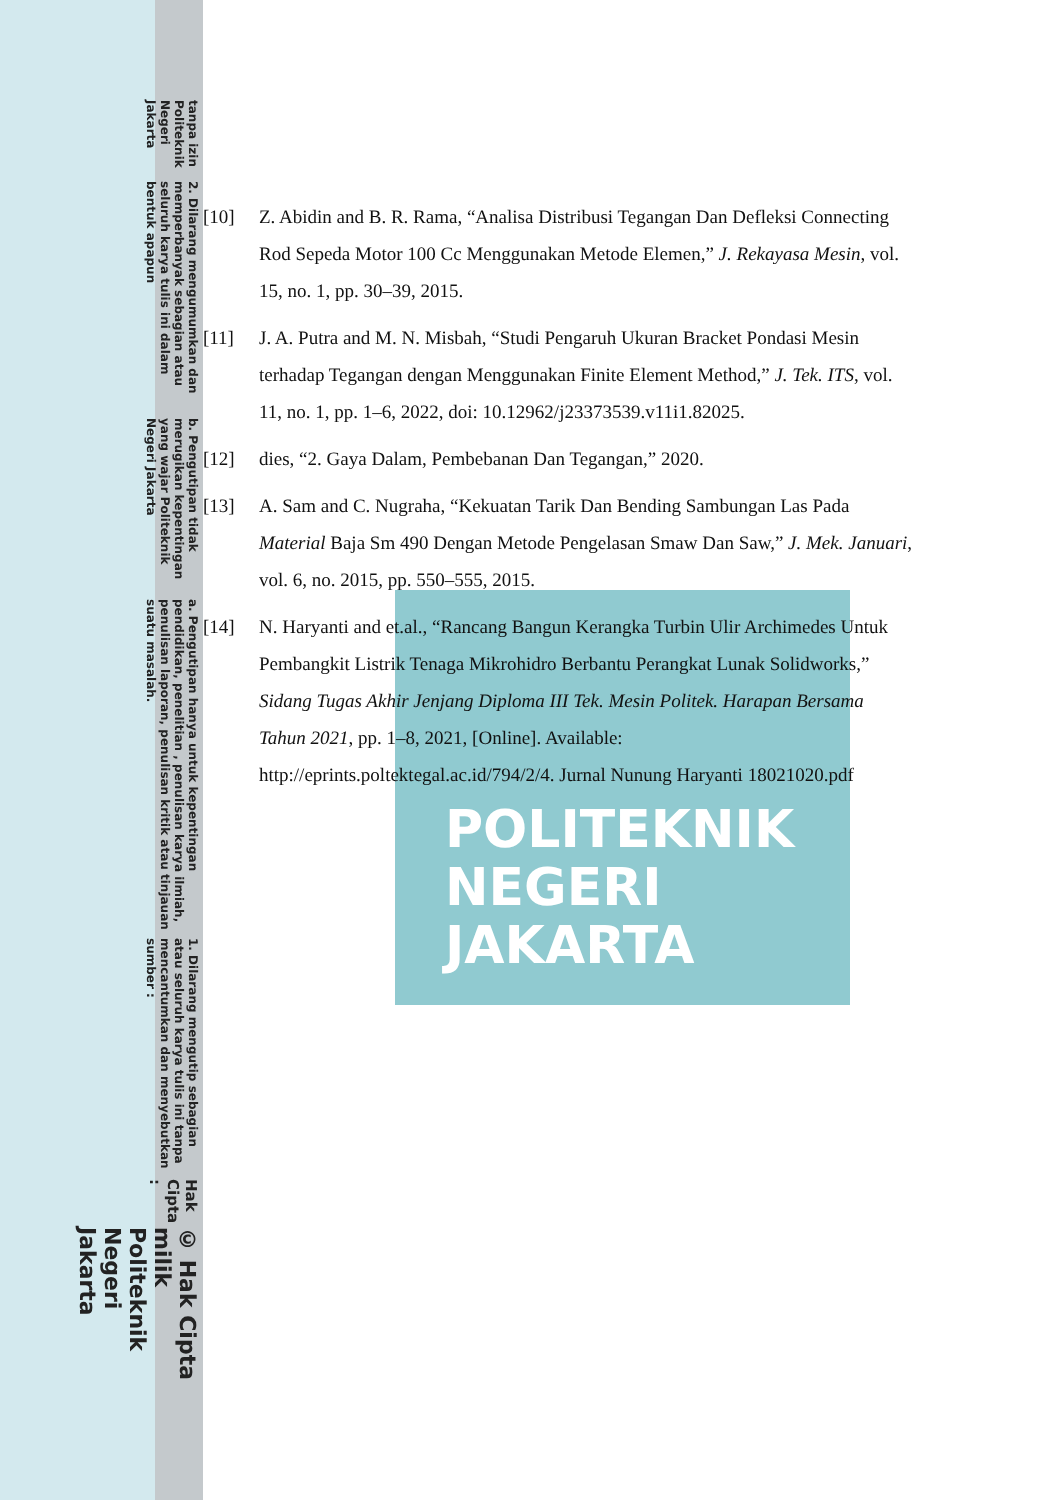POLITEKNIK
NEGERI
JAKARTA
© Hak Cipta milik Politeknik Negeri Jakarta
Hak Cipta :
1. Dilarang mengutip sebagian atau seluruh karya tulis ini tanpa mencantumkan dan menyebutkan sumber :
a. Pengutipan hanya untuk kepentingan pendidikan, penelitian , penulisan karya ilmiah, penulisan laporan, penulisan kritik atau tinjauan suatu masalah.
b. Pengutipan tidak merugikan kepentingan yang wajar Politeknik Negeri Jakarta
2. Dilarang mengumumkan dan memperbanyak sebagian atau seluruh karya tulis ini dalam bentuk apapun
tanpa izin Politeknik Negeri Jakarta
[10] Z. Abidin and B. R. Rama, “Analisa Distribusi Tegangan Dan Defleksi Connecting Rod Sepeda Motor 100 Cc Menggunakan Metode Elemen,” J. Rekayasa Mesin, vol. 15, no. 1, pp. 30–39, 2015.
[11] J. A. Putra and M. N. Misbah, “Studi Pengaruh Ukuran Bracket Pondasi Mesin terhadap Tegangan dengan Menggunakan Finite Element Method,” J. Tek. ITS, vol. 11, no. 1, pp. 1–6, 2022, doi: 10.12962/j23373539.v11i1.82025.
[12] dies, “2. Gaya Dalam, Pembebanan Dan Tegangan,” 2020.
[13] A. Sam and C. Nugraha, “Kekuatan Tarik Dan Bending Sambungan Las Pada Material Baja Sm 490 Dengan Metode Pengelasan Smaw Dan Saw,” J. Mek. Januari, vol. 6, no. 2015, pp. 550–555, 2015.
[14] N. Haryanti and et.al., “Rancang Bangun Kerangka Turbin Ulir Archimedes Untuk Pembangkit Listrik Tenaga Mikrohidro Berbantu Perangkat Lunak Solidworks,” Sidang Tugas Akhir Jenjang Diploma III Tek. Mesin Politek. Harapan Bersama Tahun 2021, pp. 1–8, 2021, [Online]. Available: http://eprints.poltektegal.ac.id/794/2/4. Jurnal Nunung Haryanti 18021020.pdf